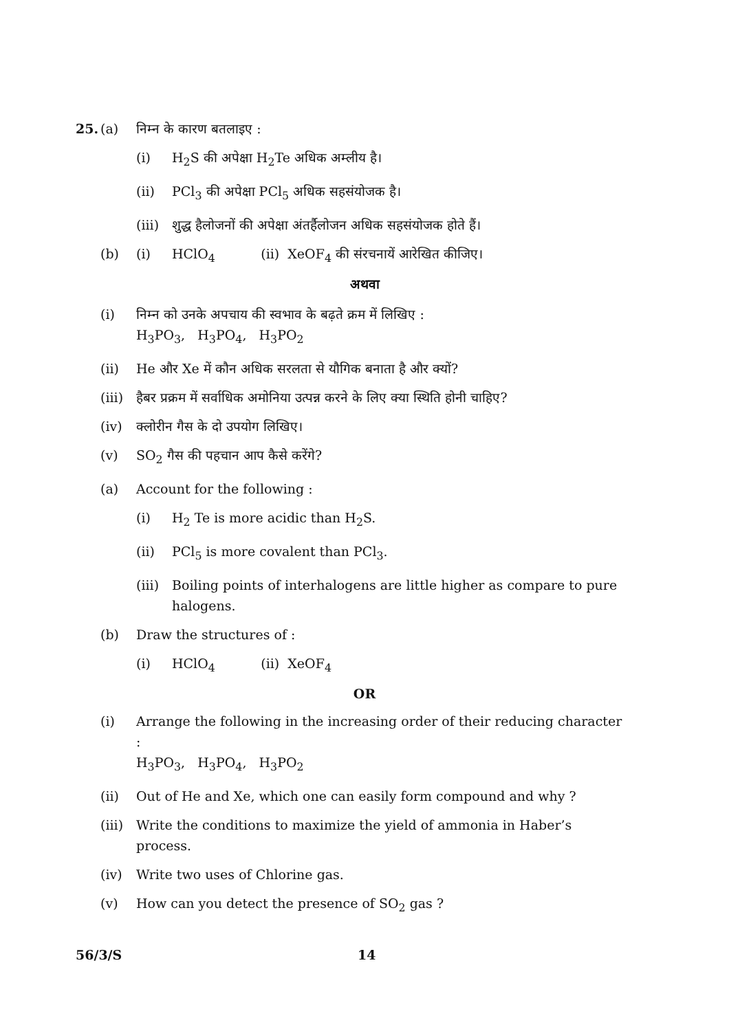25. (a) निम्न के कारण बतलाइए :
(i) H<sub>2</sub>S की अपेक्षा H<sub>2</sub>Te अधिक अम्लीय है।
(ii) PCl<sub>3</sub> की अपेक्षा PCl<sub>5</sub> अधिक सहसंयोजक है।
(iii)
शुद्ध हैलोजनों की अपेक्षा अंतर्हैलोजन अधिक सहसंयोजक होते हैं।
(b) (i) HClO<sub>4</sub> (ii) XeOF<sub>4</sub> की संरचनायें आरेखित कीजिए।
अथवा
(i) निम्न को उनके अपचाय की स्वभाव के बढ़ते क्रम में लिखिए :
H<sub>3</sub>PO<sub>3</sub>, H<sub>3</sub>PO<sub>4</sub>, H<sub>3</sub>PO<sub>2</sub>
(ii) He और Xe में कौन अधिक सरलता से यौगिक बनाता है और क्यों?
(iii)
हैबर प्रक्रम में सर्वाधिक अमोनिया उत्पन्न करने के लिए क्या स्थिति होनी चाहिए?
(iv) क्लोरीन गैस के दो उपयोग लिखिए।
(v) SO<sub>2</sub> गैस की पहचान आप कैसे करेंगे?
(a) Account for the following :
(i) H<sub>2</sub> Te is more acidic than H<sub>2</sub>S.
(ii) PCl<sub>5</sub> is more covalent than PCl<sub>3</sub>.
(iii)
Boiling points of interhalogens are little higher as compare to pure halogens.
(b) Draw the structures of :
(i) HClO<sub>4</sub> (ii) XeOF<sub>4</sub>
OR
(i) Arrange the following in the increasing order of their reducing character :
H<sub>3</sub>PO<sub>3</sub>, H<sub>3</sub>PO<sub>4</sub>, H<sub>3</sub>PO<sub>2</sub>
(ii) Out of He and Xe, which one can easily form compound and why ?
(iii)
Write the conditions to maximize the yield of ammonia in Haber’s process.
(iv) Write two uses of Chlorine gas.
(v) How can you detect the presence of SO<sub>2</sub> gas ?
56/3/S 14